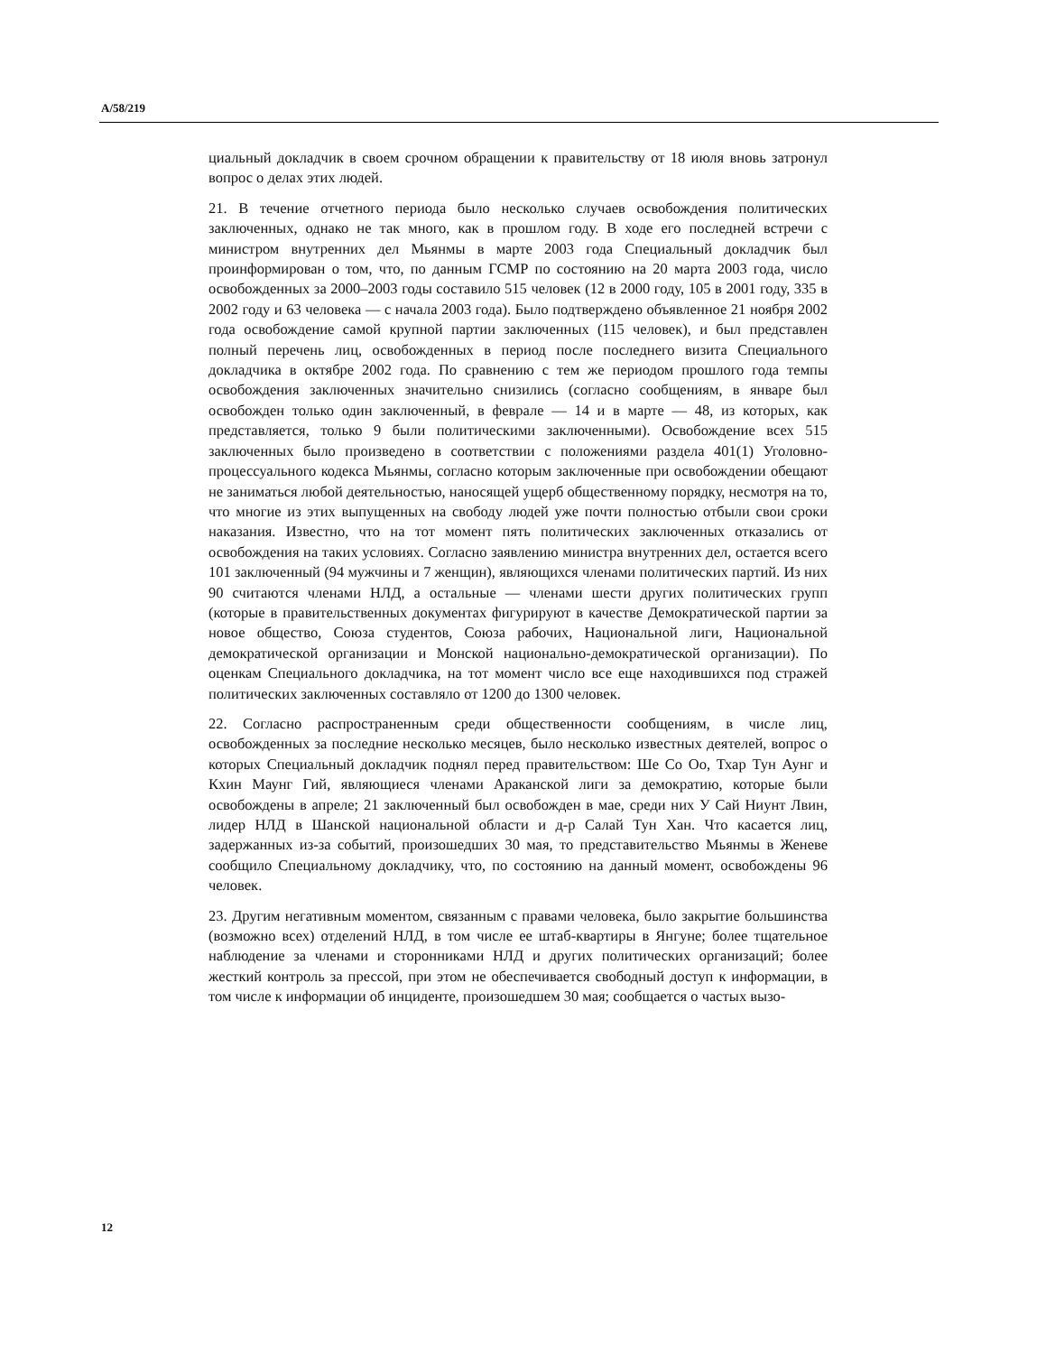A/58/219
циальный докладчик в своем срочном обращении к правительству от 18 июля вновь затронул вопрос о делах этих людей.
21. В течение отчетного периода было несколько случаев освобождения политических заключенных, однако не так много, как в прошлом году. В ходе его последней встречи с министром внутренних дел Мьянмы в марте 2003 года Специальный докладчик был проинформирован о том, что, по данным ГСМР по состоянию на 20 марта 2003 года, число освобожденных за 2000–2003 годы составило 515 человек (12 в 2000 году, 105 в 2001 году, 335 в 2002 году и 63 человека — с начала 2003 года). Было подтверждено объявленное 21 ноября 2002 года освобождение самой крупной партии заключенных (115 человек), и был представлен полный перечень лиц, освобожденных в период после последнего визита Специального докладчика в октябре 2002 года. По сравнению с тем же периодом прошлого года темпы освобождения заключенных значительно снизились (согласно сообщениям, в январе был освобожден только один заключенный, в феврале — 14 и в марте — 48, из которых, как представляется, только 9 были политическими заключенными). Освобождение всех 515 заключенных было произведено в соответствии с положениями раздела 401(1) Уголовно-процессуального кодекса Мьянмы, согласно которым заключенные при освобождении обещают не заниматься любой деятельностью, наносящей ущерб общественному порядку, несмотря на то, что многие из этих выпущенных на свободу людей уже почти полностью отбыли свои сроки наказания. Известно, что на тот момент пять политических заключенных отказались от освобождения на таких условиях. Согласно заявлению министра внутренних дел, остается всего 101 заключенный (94 мужчины и 7 женщин), являющихся членами политических партий. Из них 90 считаются членами НЛД, а остальные — членами шести других политических групп (которые в правительственных документах фигурируют в качестве Демократической партии за новое общество, Союза студентов, Союза рабочих, Национальной лиги, Национальной демократической организации и Монской национально-демократической организации). По оценкам Специального докладчика, на тот момент число все еще находившихся под стражей политических заключенных составляло от 1200 до 1300 человек.
22. Согласно распространенным среди общественности сообщениям, в числе лиц, освобожденных за последние несколько месяцев, было несколько известных деятелей, вопрос о которых Специальный докладчик поднял перед правительством: Ше Со Оо, Тхар Тун Аунг и Кхин Маунг Гий, являющиеся членами Араканской лиги за демократию, которые были освобождены в апреле; 21 заключенный был освобожден в мае, среди них У Сай Ниунт Лвин, лидер НЛД в Шанской национальной области и д-р Салай Тун Хан. Что касается лиц, задержанных из-за событий, произошедших 30 мая, то представительство Мьянмы в Женеве сообщило Специальному докладчику, что, по состоянию на данный момент, освобождены 96 человек.
23. Другим негативным моментом, связанным с правами человека, было закрытие большинства (возможно всех) отделений НЛД, в том числе ее штаб-квартиры в Янгуне; более тщательное наблюдение за членами и сторонниками НЛД и других политических организаций; более жесткий контроль за прессой, при этом не обеспечивается свободный доступ к информации, в том числе к информации об инциденте, произошедшем 30 мая; сообщается о частых вызо-
12